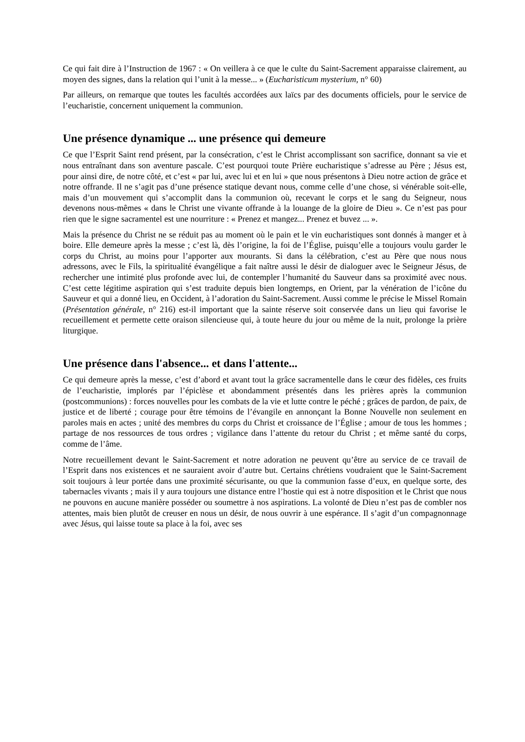Ce qui fait dire à l’Instruction de 1967 : « On veillera à ce que le culte du Saint-Sacrement apparaisse clairement, au moyen des signes, dans la relation qui l’unit à la messe... » (Eucharisticum mysterium, n° 60)
Par ailleurs, on remarque que toutes les facultés accordées aux laïcs par des documents officiels, pour le service de l’eucharistie, concernent uniquement la communion.
Une présence dynamique ... une présence qui demeure
Ce que l’Esprit Saint rend présent, par la consécration, c’est le Christ accomplissant son sacrifice, donnant sa vie et nous entraînant dans son aventure pascale. C’est pourquoi toute Prière eucharistique s’adresse au Père ; Jésus est, pour ainsi dire, de notre côté, et c’est « par lui, avec lui et en lui » que nous présentons à Dieu notre action de grâce et notre offrande. Il ne s’agit pas d’une présence statique devant nous, comme celle d’une chose, si vénérable soit-elle, mais d’un mouvement qui s’accomplit dans la communion où, recevant le corps et le sang du Seigneur, nous devenons nous-mêmes « dans le Christ une vivante offrande à la louange de la gloire de Dieu ». Ce n’est pas pour rien que le signe sacramentel est une nourriture : « Prenez et mangez... Prenez et buvez ... ».
Mais la présence du Christ ne se réduit pas au moment où le pain et le vin eucharistiques sont donnés à manger et à boire. Elle demeure après la messe ; c’est là, dès l’origine, la foi de l’Église, puisqu’elle a toujours voulu garder le corps du Christ, au moins pour l’apporter aux mourants. Si dans la célébration, c’est au Père que nous nous adressons, avec le Fils, la spiritualité évangélique a fait naître aussi le désir de dialoguer avec le Seigneur Jésus, de rechercher une intimité plus profonde avec lui, de contempler l’humanité du Sauveur dans sa proximité avec nous. C’est cette légitime aspiration qui s’est traduite depuis bien longtemps, en Orient, par la vénération de l’icône du Sauveur et qui a donné lieu, en Occident, à l’adoration du Saint-Sacrement. Aussi comme le précise le Missel Romain (Présentation générale, n° 216) est-il important que la sainte réserve soit conservée dans un lieu qui favorise le recueillement et permette cette oraison silencieuse qui, à toute heure du jour ou même de la nuit, prolonge la prière liturgique.
Une présence dans l'absence... et dans l'attente...
Ce qui demeure après la messe, c’est d’abord et avant tout la grâce sacramentelle dans le cœur des fidèles, ces fruits de l’eucharistie, implorés par l’épiclèse et abondamment présentés dans les prières après la communion (postcommunions) : forces nouvelles pour les combats de la vie et lutte contre le péché ; grâces de pardon, de paix, de justice et de liberté ; courage pour être témoins de l’évangile en annonçant la Bonne Nouvelle non seulement en paroles mais en actes ; unité des membres du corps du Christ et croissance de l’Église ; amour de tous les hommes ; partage de nos ressources de tous ordres ; vigilance dans l’attente du retour du Christ ; et même santé du corps, comme de l’âme.
Notre recueillement devant le Saint-Sacrement et notre adoration ne peuvent qu’être au service de ce travail de l’Esprit dans nos existences et ne sauraient avoir d’autre but. Certains chrétiens voudraient que le Saint-Sacrement soit toujours à leur portée dans une proximité sécurisante, ou que la communion fasse d’eux, en quelque sorte, des tabernacles vivants ; mais il y aura toujours une distance entre l’hostie qui est à notre disposition et le Christ que nous ne pouvons en aucune manière posséder ou soumettre à nos aspirations. La volonté de Dieu n’est pas de combler nos attentes, mais bien plutôt de creuser en nous un désir, de nous ouvrir à une espérance. Il s’agit d’un compagnonnage avec Jésus, qui laisse toute sa place à la foi, avec ses